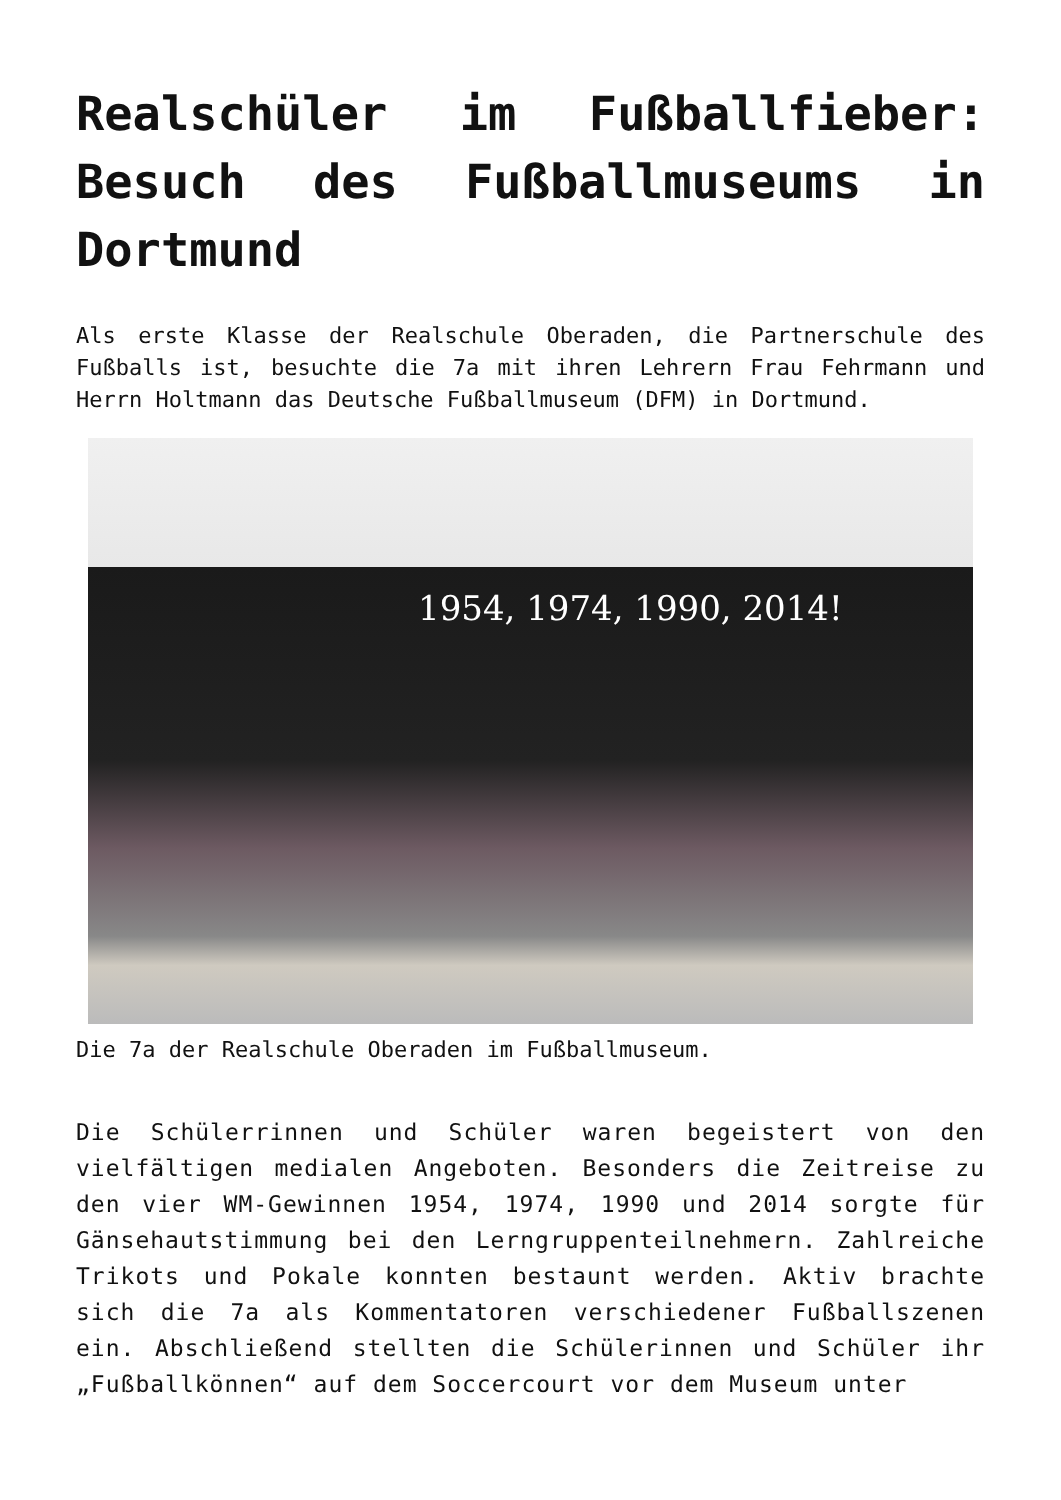Realschüler im Fußballfieber: Besuch des Fußballmuseums in Dortmund
Als erste Klasse der Realschule Oberaden, die Partnerschule des Fußballs ist, besuchte die 7a mit ihren Lehrern Frau Fehrmann und Herrn Holtmann das Deutsche Fußballmuseum (DFM) in Dortmund.
1954, 1974, 1990, 2014!
Die 7a der Realschule Oberaden im Fußballmuseum.
Die Schülerrinnen und Schüler waren begeistert von den vielfältigen medialen Angeboten. Besonders die Zeitreise zu den vier WM-Gewinnen 1954, 1974, 1990 und 2014 sorgte für Gänsehautstimmung bei den Lerngruppenteilnehmern. Zahlreiche Trikots und Pokale konnten bestaunt werden. Aktiv brachte sich die 7a als Kommentatoren verschiedener Fußballszenen ein. Abschließend stellten die Schülerinnen und Schüler ihr „Fußballkönnen“ auf dem Soccercourt vor dem Museum unter